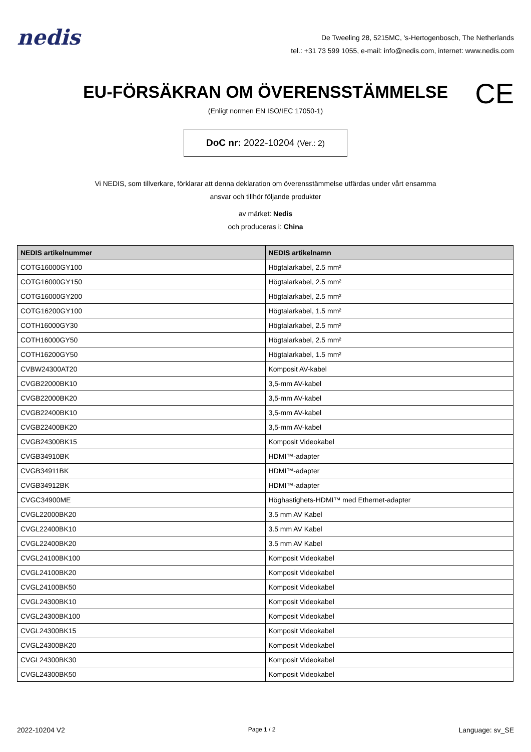nedis
De Tweeling 28, 5215MC, 's-Hertogenbosch, The Netherlands
tel.: +31 73 599 1055, e-mail: info@nedis.com, internet: www.nedis.com
EU-FÖRSÄKRAN OM ÖVERENSSTÄMMELSE CE
(Enligt normen EN ISO/IEC 17050-1)
DoC nr: 2022-10204 (Ver.: 2)
Vi NEDIS, som tillverkare, förklarar att denna deklaration om överensstämmelse utfärdas under vårt ensamma
ansvar och tillhör följande produkter
av märket: Nedis
och produceras i: China
| NEDIS artikelnummer | NEDIS artikelnamn |
| --- | --- |
| COTG16000GY100 | Högtalarkabel, 2.5 mm² |
| COTG16000GY150 | Högtalarkabel, 2.5 mm² |
| COTG16000GY200 | Högtalarkabel, 2.5 mm² |
| COTG16200GY100 | Högtalarkabel, 1.5 mm² |
| COTH16000GY30 | Högtalarkabel, 2.5 mm² |
| COTH16000GY50 | Högtalarkabel, 2.5 mm² |
| COTH16200GY50 | Högtalarkabel, 1.5 mm² |
| CVBW24300AT20 | Komposit AV-kabel |
| CVGB22000BK10 | 3,5-mm AV-kabel |
| CVGB22000BK20 | 3,5-mm AV-kabel |
| CVGB22400BK10 | 3,5-mm AV-kabel |
| CVGB22400BK20 | 3,5-mm AV-kabel |
| CVGB24300BK15 | Komposit Videokabel |
| CVGB34910BK | HDMI™-adapter |
| CVGB34911BK | HDMI™-adapter |
| CVGB34912BK | HDMI™-adapter |
| CVGC34900ME | Höghastighets-HDMI™ med Ethernet-adapter |
| CVGL22000BK20 | 3.5 mm AV Kabel |
| CVGL22400BK10 | 3.5 mm AV Kabel |
| CVGL22400BK20 | 3.5 mm AV Kabel |
| CVGL24100BK100 | Komposit Videokabel |
| CVGL24100BK20 | Komposit Videokabel |
| CVGL24100BK50 | Komposit Videokabel |
| CVGL24300BK10 | Komposit Videokabel |
| CVGL24300BK100 | Komposit Videokabel |
| CVGL24300BK15 | Komposit Videokabel |
| CVGL24300BK20 | Komposit Videokabel |
| CVGL24300BK30 | Komposit Videokabel |
| CVGL24300BK50 | Komposit Videokabel |
2022-10204 V2 Page 1 / 2 Language: sv_SE